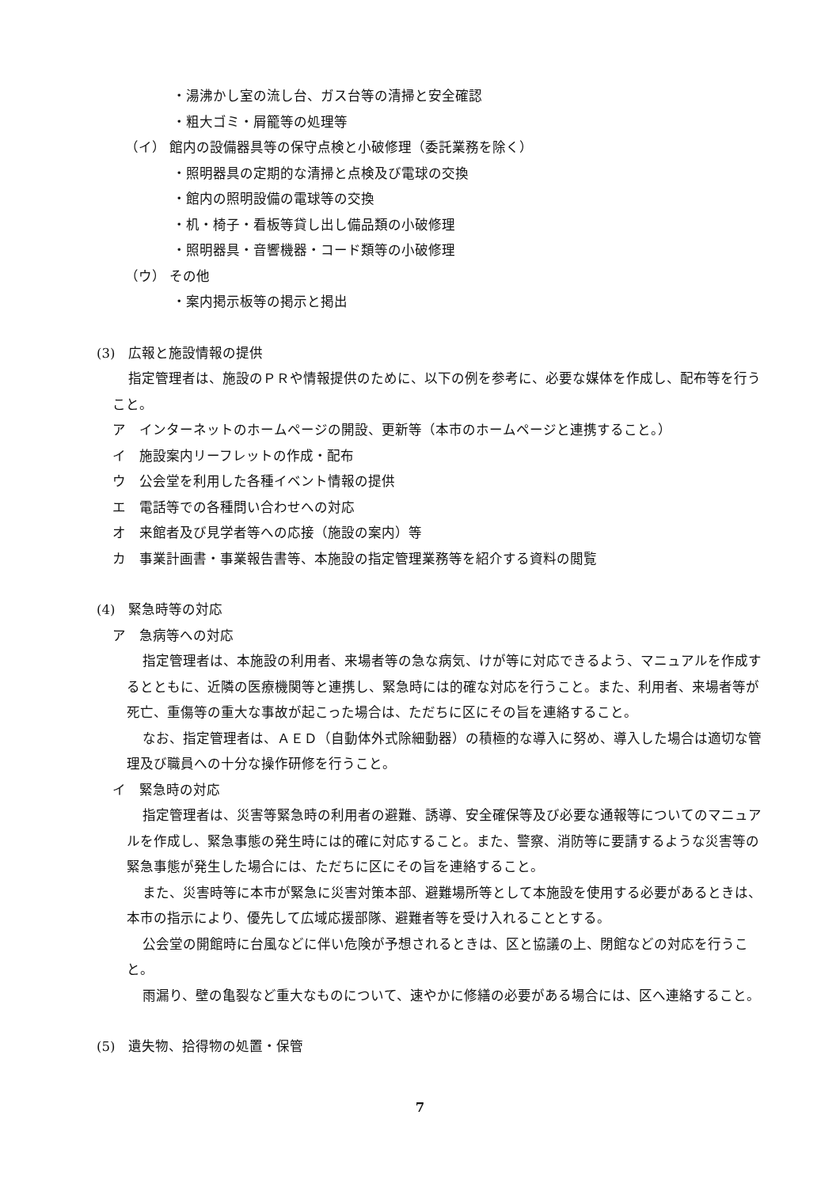・湯沸かし室の流し台、ガス台等の清掃と安全確認
・粗大ゴミ・屑籠等の処理等
（イ） 館内の設備器具等の保守点検と小破修理（委託業務を除く）
・照明器具の定期的な清掃と点検及び電球の交換
・館内の照明設備の電球等の交換
・机・椅子・看板等貸し出し備品類の小破修理
・照明器具・音響機器・コード類等の小破修理
（ウ） その他
・案内掲示板等の掲示と掲出
(3)　広報と施設情報の提供
指定管理者は、施設のＰＲや情報提供のために、以下の例を参考に、必要な媒体を作成し、配布等を行うこと。
ア　インターネットのホームページの開設、更新等（本市のホームページと連携すること。）
イ　施設案内リーフレットの作成・配布
ウ　公会堂を利用した各種イベント情報の提供
エ　電話等での各種問い合わせへの対応
オ　来館者及び見学者等への応接（施設の案内）等
カ　事業計画書・事業報告書等、本施設の指定管理業務等を紹介する資料の閲覧
(4)　緊急時等の対応
ア　急病等への対応
指定管理者は、本施設の利用者、来場者等の急な病気、けが等に対応できるよう、マニュアルを作成するとともに、近隣の医療機関等と連携し、緊急時には的確な対応を行うこと。また、利用者、来場者等が死亡、重傷等の重大な事故が起こった場合は、ただちに区にその旨を連絡すること。
なお、指定管理者は、ＡＥＤ（自動体外式除細動器）の積極的な導入に努め、導入した場合は適切な管理及び職員への十分な操作研修を行うこと。
イ　緊急時の対応
指定管理者は、災害等緊急時の利用者の避難、誘導、安全確保等及び必要な通報等についてのマニュアルを作成し、緊急事態の発生時には的確に対応すること。また、警察、消防等に要請するような災害等の緊急事態が発生した場合には、ただちに区にその旨を連絡すること。
また、災害時等に本市が緊急に災害対策本部、避難場所等として本施設を使用する必要があるときは、本市の指示により、優先して広域応援部隊、避難者等を受け入れることとする。
公会堂の開館時に台風などに伴い危険が予想されるときは、区と協議の上、閉館などの対応を行うこと。
雨漏り、壁の亀裂など重大なものについて、速やかに修繕の必要がある場合には、区へ連絡すること。
(5)　遺失物、拾得物の処置・保管
7